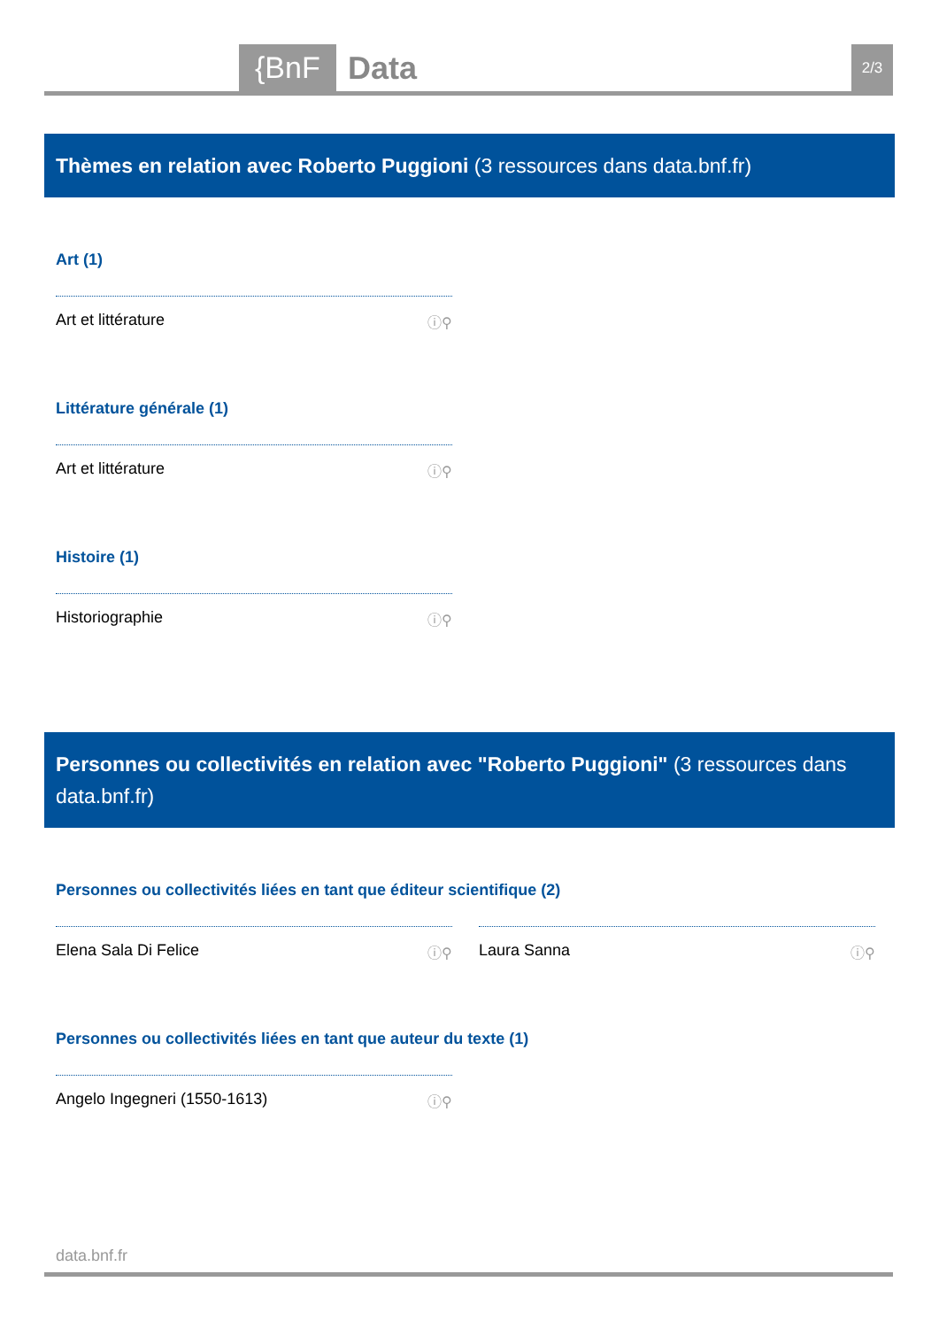{BnF Data 2/3
Thèmes en relation avec Roberto Puggioni (3 ressources dans data.bnf.fr)
Art (1)
Art et littérature ⓘ⚲
Littérature générale (1)
Art et littérature ⓘ⚲
Histoire (1)
Historiographie ⓘ⚲
Personnes ou collectivités en relation avec "Roberto Puggioni" (3 ressources dans data.bnf.fr)
Personnes ou collectivités liées en tant que éditeur scientifique (2)
Elena Sala Di Felice ⓘ⚲ Laura Sanna ⓘ⚲
Personnes ou collectivités liées en tant que auteur du texte (1)
Angelo Ingegneri (1550-1613) ⓘ⚲
data.bnf.fr